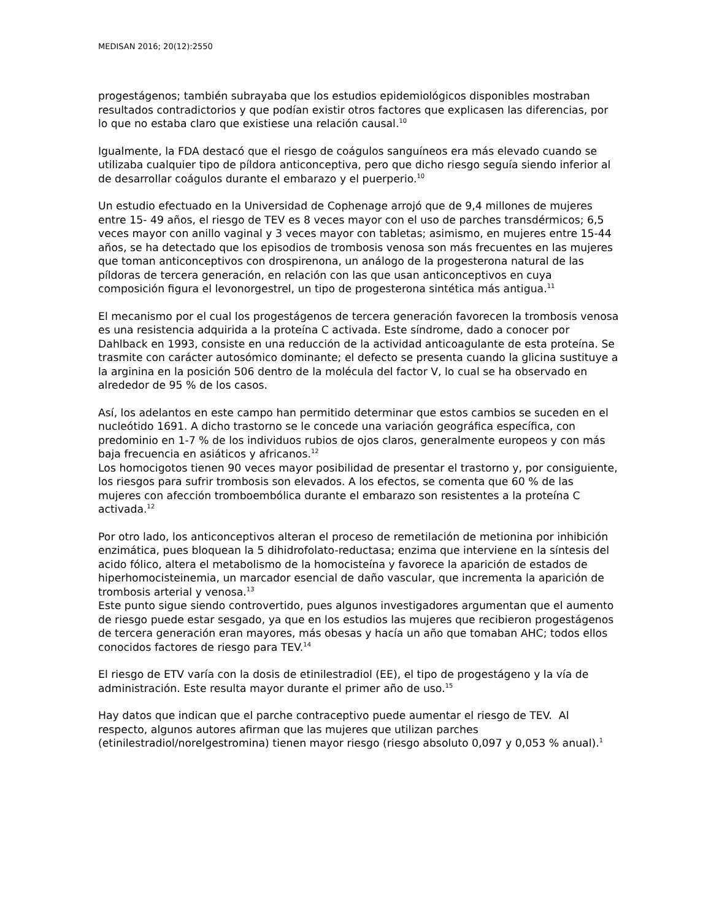MEDISAN 2016; 20(12):2550
progestágenos; también subrayaba que los estudios epidemiológicos disponibles mostraban resultados contradictorios y que podían existir otros factores que explicasen las diferencias, por lo que no estaba claro que existiese una relación causal.<sup>10</sup>
Igualmente, la FDA destacó que el riesgo de coágulos sanguíneos era más elevado cuando se utilizaba cualquier tipo de píldora anticonceptiva, pero que dicho riesgo seguía siendo inferior al de desarrollar coágulos durante el embarazo y el puerperio.<sup>10</sup>
Un estudio efectuado en la Universidad de Cophenage arrojó que de 9,4 millones de mujeres entre 15- 49 años, el riesgo de TEV es 8 veces mayor con el uso de parches transdérmicos; 6,5 veces mayor con anillo vaginal y 3 veces mayor con tabletas; asimismo, en mujeres entre 15-44 años, se ha detectado que los episodios de trombosis venosa son más frecuentes en las mujeres que toman anticonceptivos con drospirenona, un análogo de la progesterona natural de las píldoras de tercera generación, en relación con las que usan anticonceptivos en cuya composición figura el levonorgestrel, un tipo de progesterona sintética más antigua.<sup>11</sup>
El mecanismo por el cual los progestágenos de tercera generación favorecen la trombosis venosa es una resistencia adquirida a la proteína C activada. Este síndrome, dado a conocer por Dahlback en 1993, consiste en una reducción de la actividad anticoagulante de esta proteína. Se trasmite con carácter autosómico dominante; el defecto se presenta cuando la glicina sustituye a la arginina en la posición 506 dentro de la molécula del factor V, lo cual se ha observado en alrededor de 95 % de los casos.
Así, los adelantos en este campo han permitido determinar que estos cambios se suceden en el nucleótido 1691. A dicho trastorno se le concede una variación geográfica específica, con predominio en 1-7 % de los individuos rubios de ojos claros, generalmente europeos y con más baja frecuencia en asiáticos y africanos.<sup>12</sup>
Los homocigotos tienen 90 veces mayor posibilidad de presentar el trastorno y, por consiguiente, los riesgos para sufrir trombosis son elevados. A los efectos, se comenta que 60 % de las mujeres con afección tromboembólica durante el embarazo son resistentes a la proteína C activada.<sup>12</sup>
Por otro lado, los anticonceptivos alteran el proceso de remetilación de metionina por inhibición enzimática, pues bloquean la 5 dihidrofolato-reductasa; enzima que interviene en la síntesis del acido fólico, altera el metabolismo de la homocisteína y favorece la aparición de estados de hiperhomocisteinemia, un marcador esencial de daño vascular, que incrementa la aparición de trombosis arterial y venosa.<sup>13</sup>
Este punto sigue siendo controvertido, pues algunos investigadores argumentan que el aumento de riesgo puede estar sesgado, ya que en los estudios las mujeres que recibieron progestágenos de tercera generación eran mayores, más obesas y hacía un año que tomaban AHC; todos ellos conocidos factores de riesgo para TEV.<sup>14</sup>
El riesgo de ETV varía con la dosis de etinilestradiol (EE), el tipo de progestágeno y la vía de administración. Este resulta mayor durante el primer año de uso.<sup>15</sup>
Hay datos que indican que el parche contraceptivo puede aumentar el riesgo de TEV. Al respecto, algunos autores afirman que las mujeres que utilizan parches (etinilestradiol/norelgestromina) tienen mayor riesgo (riesgo absoluto 0,097 y 0,053 % anual).<sup>1</sup>